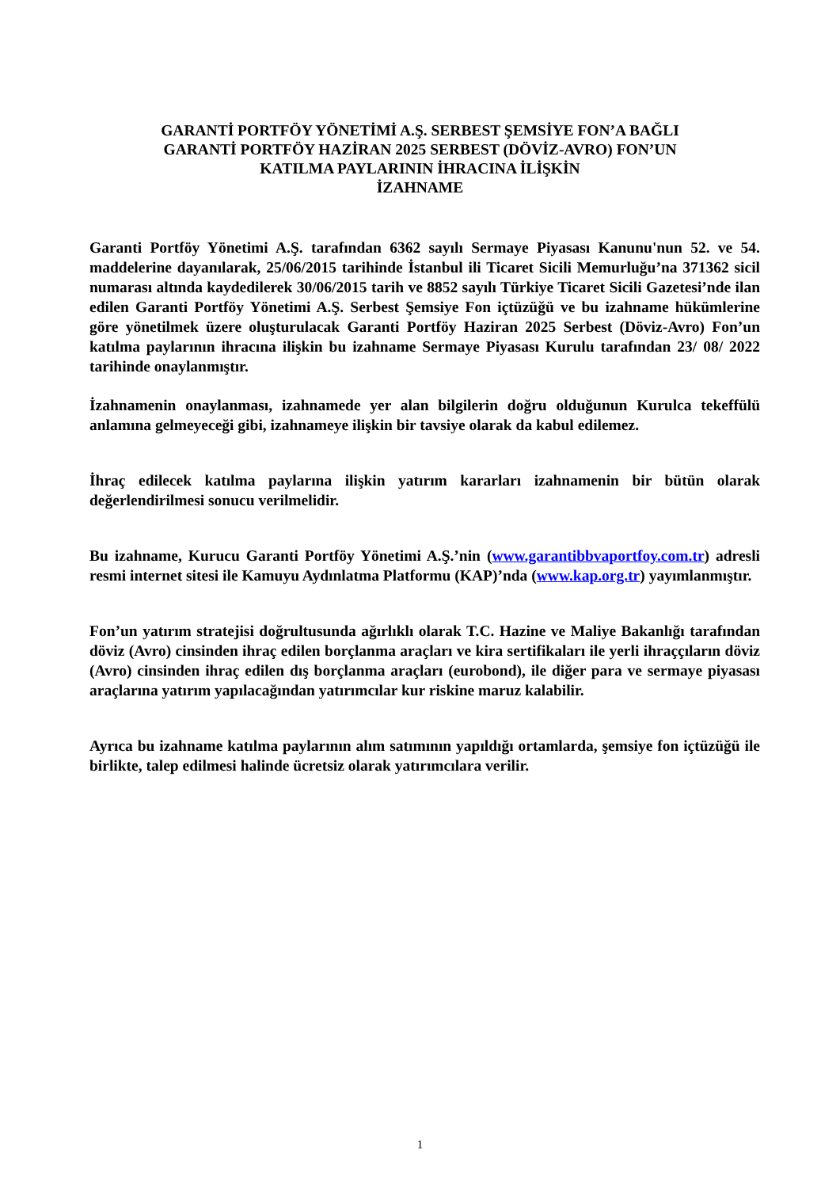GARANTİ PORTFÖY YÖNETİMİ A.Ş. SERBEST ŞEMSİYE FON’A BAĞLI
GARANTİ PORTFÖY HAZİRAN 2025 SERBEST (DÖVİZ-AVRO) FON’UN
KATILMA PAYLARININ İHRACINA İLİŞKİN
İZAHNAME
Garanti Portföy Yönetimi A.Ş. tarafından 6362 sayılı Sermaye Piyasası Kanunu'nun 52. ve 54. maddelerine dayanılarak, 25/06/2015 tarihinde İstanbul ili Ticaret Sicili Memurluğu’na 371362 sicil numarası altında kaydedilerek 30/06/2015 tarih ve 8852 sayılı Türkiye Ticaret Sicili Gazetesi’nde ilan edilen Garanti Portföy Yönetimi A.Ş. Serbest Şemsiye Fon içtüzüğü ve bu izahname hükümlerine göre yönetilmek üzere oluşturulacak Garanti Portföy Haziran 2025 Serbest (Döviz-Avro) Fon’un katılma paylarının ihracına ilişkin bu izahname Sermaye Piyasası Kurulu tarafından 23/ 08/ 2022 tarihinde onaylanmıştır.
İzahnamenin onaylanması, izahnamede yer alan bilgilerin doğru olduğunun Kurulca tekeffülü anlamına gelmeyeceği gibi, izahnameye ilişkin bir tavsiye olarak da kabul edilemez.
İhraç edilecek katılma paylarına ilişkin yatırım kararları izahnamenin bir bütün olarak değerlendirilmesi sonucu verilmelidir.
Bu izahname, Kurucu Garanti Portföy Yönetimi A.Ş.’nin (www.garantibbvaportfoy.com.tr) adresli resmi internet sitesi ile Kamuyu Aydınlatma Platformu (KAP)’nda (www.kap.org.tr) yayımlanmıştır.
Fon’un yatırım stratejisi doğrultusunda ağırlıklı olarak T.C. Hazine ve Maliye Bakanlığı tarafından döviz (Avro) cinsinden ihraç edilen borçlanma araçları ve kira sertifikaları ile yerli ihraççıların döviz (Avro) cinsinden ihraç edilen dış borçlanma araçları (eurobond), ile diğer para ve sermaye piyasası araçlarına yatırım yapılacağından yatırımcılar kur riskine maruz kalabilir.
Ayrıca bu izahname katılma paylarının alım satımının yapıldığı ortamlarda, şemsiye fon içtüzüğü ile birlikte, talep edilmesi halinde ücretsiz olarak yatırımcılara verilir.
1